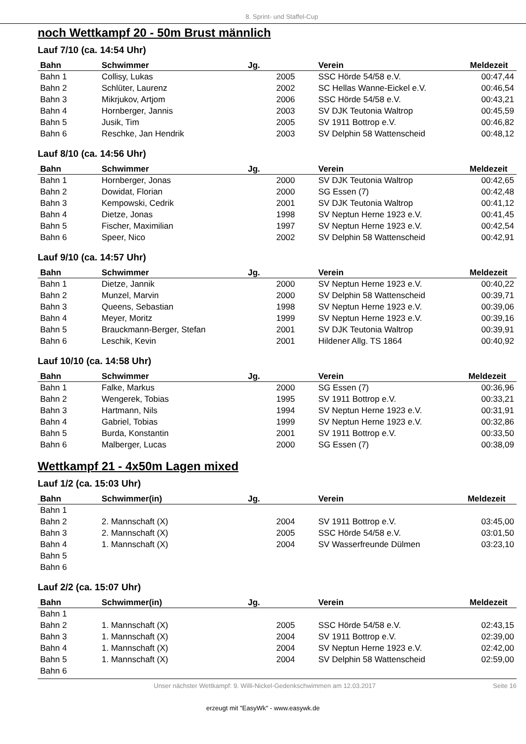8. Sprint- und Staffel-Cup
noch Wettkampf 20 - 50m Brust männlich
Lauf 7/10 (ca. 14:54 Uhr)
| Bahn | Schwimmer | Jg. | Verein | Meldezeit |
| --- | --- | --- | --- | --- |
| Bahn 1 | Collisy, Lukas | 2005 | SSC Hörde 54/58 e.V. | 00:47,44 |
| Bahn 2 | Schlüter, Laurenz | 2002 | SC Hellas Wanne-Eickel e.V. | 00:46,54 |
| Bahn 3 | Mikrjukov, Artjom | 2006 | SSC Hörde 54/58 e.V. | 00:43,21 |
| Bahn 4 | Hornberger, Jannis | 2003 | SV DJK Teutonia Waltrop | 00:45,59 |
| Bahn 5 | Jusik, Tim | 2005 | SV 1911 Bottrop e.V. | 00:46,82 |
| Bahn 6 | Reschke, Jan Hendrik | 2003 | SV Delphin 58 Wattenscheid | 00:48,12 |
Lauf 8/10 (ca. 14:56 Uhr)
| Bahn | Schwimmer | Jg. | Verein | Meldezeit |
| --- | --- | --- | --- | --- |
| Bahn 1 | Hornberger, Jonas | 2000 | SV DJK Teutonia Waltrop | 00:42,65 |
| Bahn 2 | Dowidat, Florian | 2000 | SG Essen (7) | 00:42,48 |
| Bahn 3 | Kempowski, Cedrik | 2001 | SV DJK Teutonia Waltrop | 00:41,12 |
| Bahn 4 | Dietze, Jonas | 1998 | SV Neptun Herne 1923 e.V. | 00:41,45 |
| Bahn 5 | Fischer, Maximilian | 1997 | SV Neptun Herne 1923 e.V. | 00:42,54 |
| Bahn 6 | Speer, Nico | 2002 | SV Delphin 58 Wattenscheid | 00:42,91 |
Lauf 9/10 (ca. 14:57 Uhr)
| Bahn | Schwimmer | Jg. | Verein | Meldezeit |
| --- | --- | --- | --- | --- |
| Bahn 1 | Dietze, Jannik | 2000 | SV Neptun Herne 1923 e.V. | 00:40,22 |
| Bahn 2 | Munzel, Marvin | 2000 | SV Delphin 58 Wattenscheid | 00:39,71 |
| Bahn 3 | Queens, Sebastian | 1998 | SV Neptun Herne 1923 e.V. | 00:39,06 |
| Bahn 4 | Meyer, Moritz | 1999 | SV Neptun Herne 1923 e.V. | 00:39,16 |
| Bahn 5 | Brauckmann-Berger, Stefan | 2001 | SV DJK Teutonia Waltrop | 00:39,91 |
| Bahn 6 | Leschik, Kevin | 2001 | Hildener Allg. TS 1864 | 00:40,92 |
Lauf 10/10 (ca. 14:58 Uhr)
| Bahn | Schwimmer | Jg. | Verein | Meldezeit |
| --- | --- | --- | --- | --- |
| Bahn 1 | Falke, Markus | 2000 | SG Essen (7) | 00:36,96 |
| Bahn 2 | Wengerek, Tobias | 1995 | SV 1911 Bottrop e.V. | 00:33,21 |
| Bahn 3 | Hartmann, Nils | 1994 | SV Neptun Herne 1923 e.V. | 00:31,91 |
| Bahn 4 | Gabriel, Tobias | 1999 | SV Neptun Herne 1923 e.V. | 00:32,86 |
| Bahn 5 | Burda, Konstantin | 2001 | SV 1911 Bottrop e.V. | 00:33,50 |
| Bahn 6 | Malberger, Lucas | 2000 | SG Essen (7) | 00:38,09 |
Wettkampf 21 - 4x50m Lagen mixed
Lauf 1/2 (ca. 15:03 Uhr)
| Bahn | Schwimmer(in) | Jg. | Verein | Meldezeit |
| --- | --- | --- | --- | --- |
| Bahn 1 | | | | |
| Bahn 2 | 2. Mannschaft (X) | 2004 | SV 1911 Bottrop e.V. | 03:45,00 |
| Bahn 3 | 2. Mannschaft (X) | 2005 | SSC Hörde 54/58 e.V. | 03:01,50 |
| Bahn 4 | 1. Mannschaft (X) | 2004 | SV Wasserfreunde Dülmen | 03:23,10 |
| Bahn 5 | | | | |
| Bahn 6 | | | | |
Lauf 2/2 (ca. 15:07 Uhr)
| Bahn | Schwimmer(in) | Jg. | Verein | Meldezeit |
| --- | --- | --- | --- | --- |
| Bahn 1 | | | | |
| Bahn 2 | 1. Mannschaft (X) | 2005 | SSC Hörde 54/58 e.V. | 02:43,15 |
| Bahn 3 | 1. Mannschaft (X) | 2004 | SV 1911 Bottrop e.V. | 02:39,00 |
| Bahn 4 | 1. Mannschaft (X) | 2004 | SV Neptun Herne 1923 e.V. | 02:42,00 |
| Bahn 5 | 1. Mannschaft (X) | 2004 | SV Delphin 58 Wattenscheid | 02:59,00 |
| Bahn 6 | | | | |
Unser nächster Wettkampf: 9. Willi-Nickel-Gedenkschwimmen am 12.03.2017 Seite 16
erzeugt mit "EasyWk" - www.easywk.de